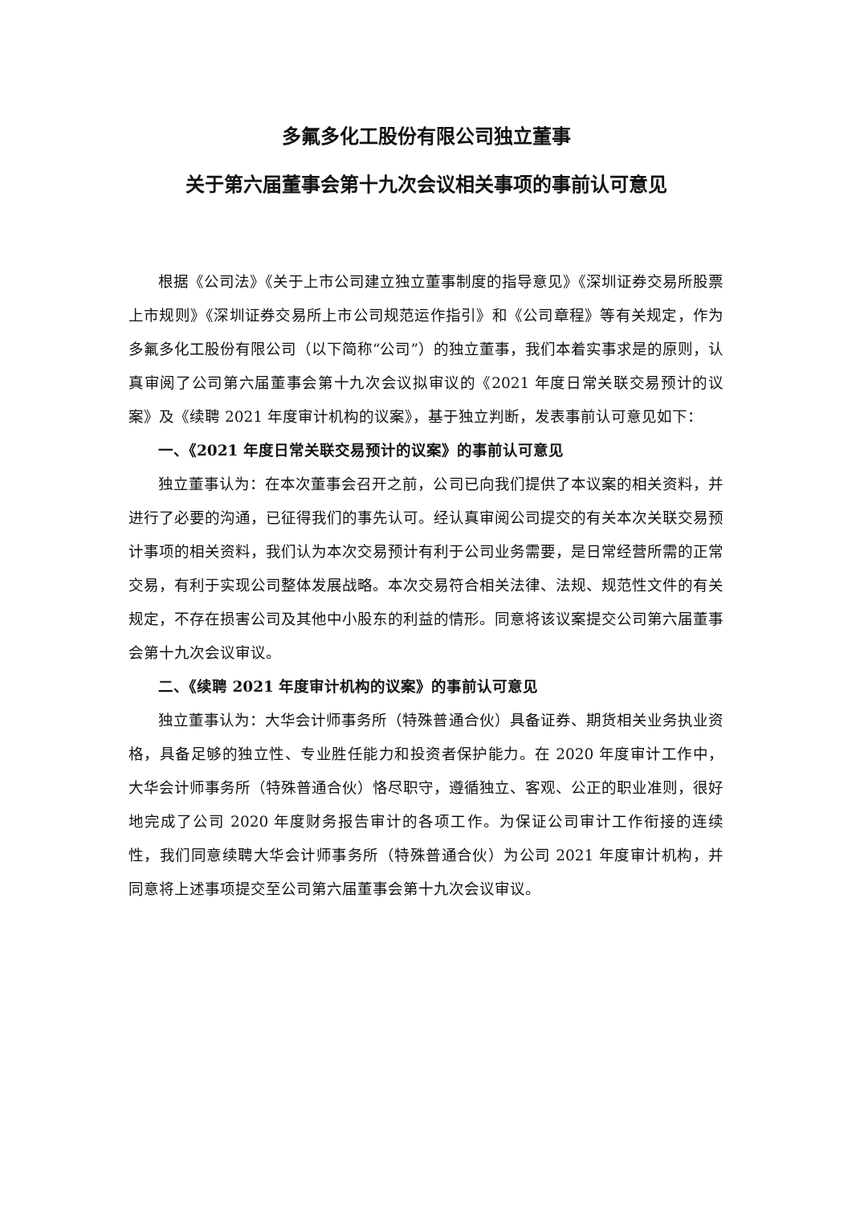多氟多化工股份有限公司独立董事
关于第六届董事会第十九次会议相关事项的事前认可意见
根据《公司法》《关于上市公司建立独立董事制度的指导意见》《深圳证券交易所股票上市规则》《深圳证券交易所上市公司规范运作指引》和《公司章程》等有关规定，作为多氟多化工股份有限公司（以下简称“公司”）的独立董事，我们本着实事求是的原则，认真审阅了公司第六届董事会第十九次会议拟审议的《2021 年度日常关联交易预计的议案》及《续聘 2021 年度审计机构的议案》，基于独立判断，发表事前认可意见如下：
一、《2021 年度日常关联交易预计的议案》的事前认可意见
独立董事认为：在本次董事会召开之前，公司已向我们提供了本议案的相关资料，并进行了必要的沟通，已征得我们的事先认可。经认真审阅公司提交的有关本次关联交易预计事项的相关资料，我们认为本次交易预计有利于公司业务需要，是日常经营所需的正常交易，有利于实现公司整体发展战略。本次交易符合相关法律、法规、规范性文件的有关规定，不存在损害公司及其他中小股东的利益的情形。同意将该议案提交公司第六届董事会第十九次会议审议。
二、《续聘 2021 年度审计机构的议案》的事前认可意见
独立董事认为：大华会计师事务所（特殊普通合伙）具备证券、期货相关业务执业资格，具备足够的独立性、专业胜任能力和投资者保护能力。在 2020 年度审计工作中，大华会计师事务所（特殊普通合伙）恪尽职守，遵循独立、客观、公正的职业准则，很好地完成了公司 2020 年度财务报告审计的各项工作。为保证公司审计工作衔接的连续性，我们同意续聘大华会计师事务所（特殊普通合伙）为公司 2021 年度审计机构，并同意将上述事项提交至公司第六届董事会第十九次会议审议。